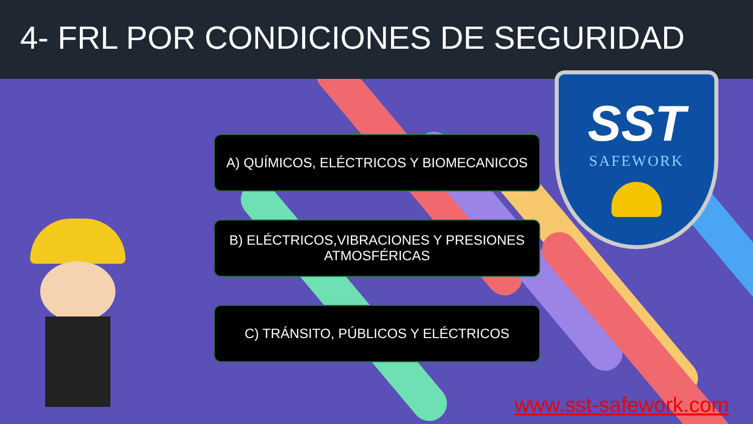4- FRL POR CONDICIONES DE SEGURIDAD
SST
SAFEWORK
A) QUÍMICOS, ELÉCTRICOS Y BIOMECANICOS
B) ELÉCTRICOS,VIBRACIONES Y PRESIONES
ATMOSFÉRICAS
C) TRÁNSITO, PÚBLICOS Y ELÉCTRICOS
www.sst-safework.com